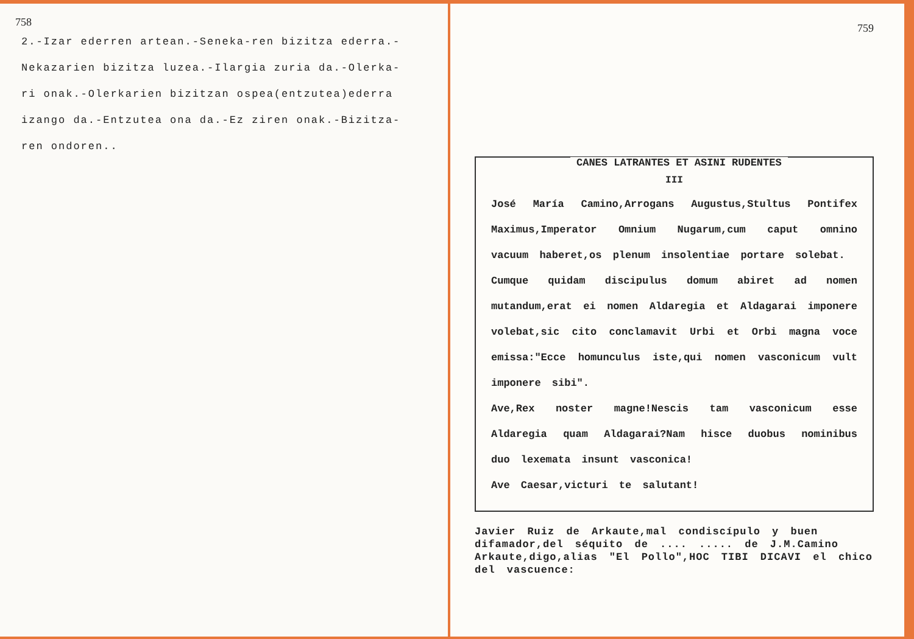758
2.-Izar ederren artean.-Seneka-ren bizitza ederra.-
Nekazarien bizitza luzea.-Ilargia zuria da.-Olerka-
ri onak.-Olerkarien bizitzan ospea(entzutea)ederra
izango da.-Entzutea ona da.-Ez ziren onak.-Bizitza-
ren ondoren..
759
CANES LATRANTES ET ASINI RUDENTES
III
José María Camino,Arrogans Augustus,Stultus Pontifex Maximus,Imperator Omnium Nugarum,cum caput omnino vacuum haberet,os plenum insolentiae portare solebat.
Cumque quidam discipulus domum abiret ad nomen mutandum,erat ei nomen Aldaregia et Aldagarai imponere volebat,sic cito conclamavit Urbi et Orbi magna voce emissa:"Ecce homunculus iste,qui nomen vasconicum vult imponere sibi".
Ave,Rex noster magne!Nescis tam vasconicum esse Aldaregia quam Aldagarai?Nam hisce duobus nominibus duo lexemata insunt vasconica!
Ave Caesar,victuri te salutant!
Javier Ruiz de Arkaute,mal condiscípulo y buen difamador,del séquito de .... ..... de J.M.Camino Arkaute,digo,alias "El Pollo",HOC TIBI DICAVI el chico del vascuence: